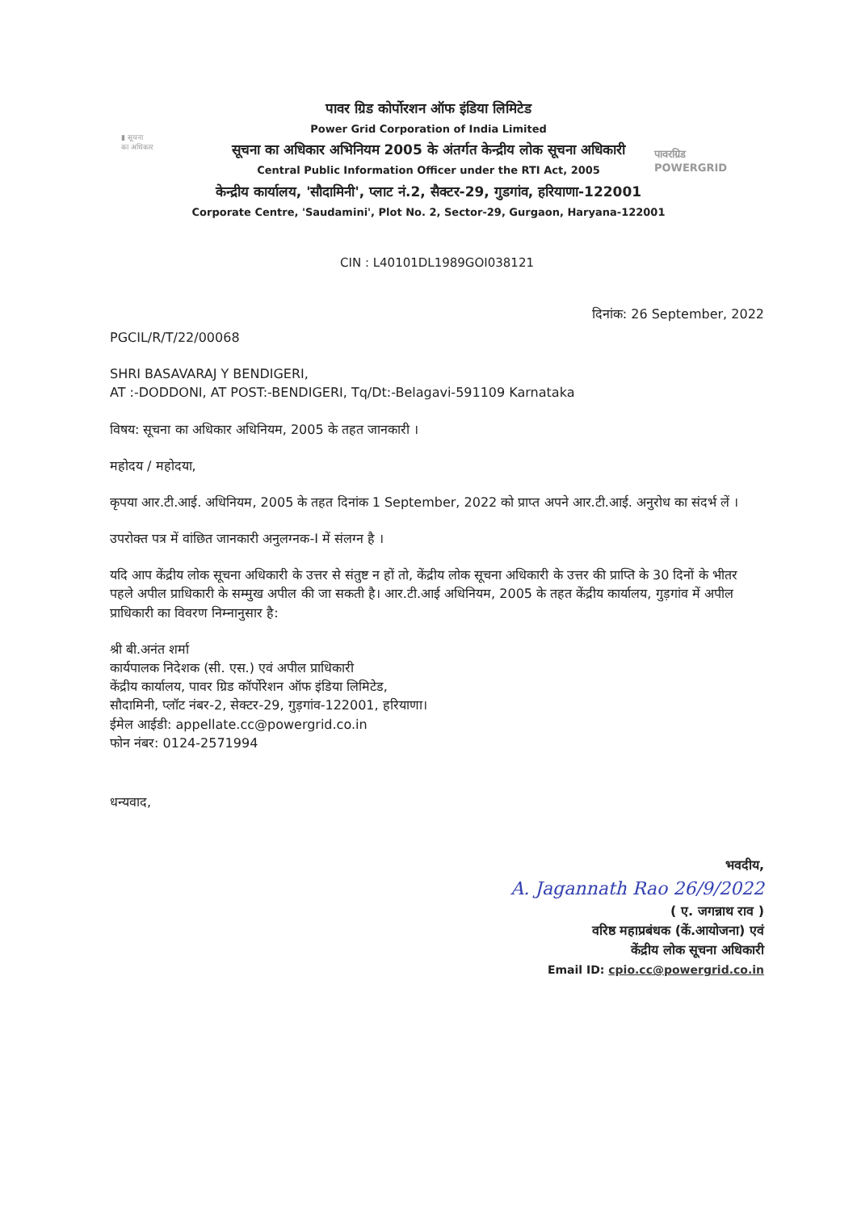▮ सूचना
का अधिकार
पावर ग्रिड कोर्पोरशन ऑफ इंडिया लिमिटेड
Power Grid Corporation of India Limited
सूचना का अधिकार अभिनियम 2005 के अंतर्गत केन्द्रीय लोक सूचना अधिकारी
Central Public Information Officer under the RTI Act, 2005
केन्द्रीय कार्यालय, 'सौदामिनी', प्लाट नं.2, सैक्टर-29, गुडगांव, हरियाणा-122001
Corporate Centre, 'Saudamini', Plot No. 2, Sector-29, Gurgaon, Haryana-122001
पावरग्रिड
POWERGRID
CIN : L40101DL1989GOI038121
दिनांक: 26 September, 2022
PGCIL/R/T/22/00068
SHRI BASAVARAJ Y BENDIGERI,
AT :-DODDONI, AT POST:-BENDIGERI, Tq/Dt:-Belagavi-591109 Karnataka
विषय: सूचना का अधिकार अधिनियम, 2005 के तहत जानकारी ।
महोदय / महोदया,
कृपया आर.टी.आई. अधिनियम, 2005 के तहत दिनांक 1 September, 2022 को प्राप्त अपने आर.टी.आई. अनुरोध का संदर्भ लें ।
उपरोक्त पत्र में वांछित जानकारी अनुलग्नक-I में संलग्न है ।
यदि आप केंद्रीय लोक सूचना अधिकारी के उत्तर से संतुष्ट न हों तो, केंद्रीय लोक सूचना अधिकारी के उत्तर की प्राप्ति के 30 दिनों के भीतर पहले अपील प्राधिकारी के सम्मुख अपील की जा सकती है। आर.टी.आई अधिनियम, 2005 के तहत केंद्रीय कार्यालय, गुड़गांव में अपील प्राधिकारी का विवरण निम्नानुसार है:
श्री बी.अनंत शर्मा
कार्यपालक निदेशक (सी. एस.) एवं अपील प्राधिकारी
केंद्रीय कार्यालय, पावर ग्रिड कॉर्पोरेशन ऑफ इंडिया लिमिटेड,
सौदामिनी, प्लॉट नंबर-2, सेक्टर-29, गुड़गांव-122001, हरियाणा।
ईमेल आईडी: appellate.cc@powergrid.co.in
फोन नंबर: 0124-2571994
धन्यवाद,
भवदीय,
A. Jagannath Rao 26/9/2022
( ए. जगन्नाथ राव )
वरिष्ठ महाप्रबंधक (कें.आयोजना) एवं
केंद्रीय लोक सूचना अधिकारी
Email ID: cpio.cc@powergrid.co.in